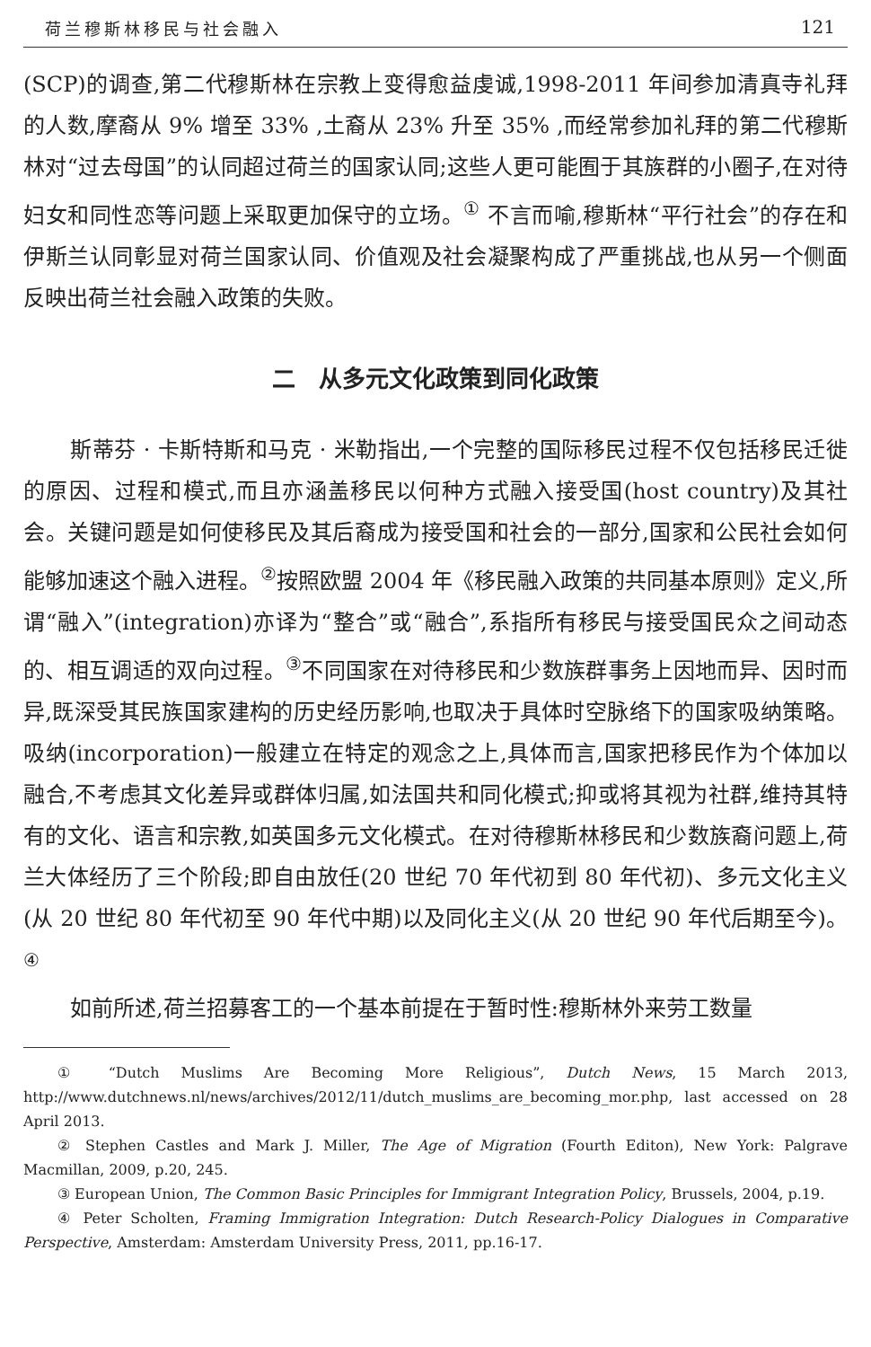荷兰穆斯林移民与社会融入 121
(SCP)的调查,第二代穆斯林在宗教上变得愈益虔诚,1998-2011 年间参加清真寺礼拜的人数,摩裔从 9% 增至 33% ,土裔从 23% 升至 35% ,而经常参加礼拜的第二代穆斯林对“过去母国”的认同超过荷兰的国家认同;这些人更可能囿于其族群的小圈子,在对待妇女和同性恋等问题上采取更加保守的立场。<sup>①</sup> 不言而喻,穆斯林“平行社会”的存在和伊斯兰认同彰显对荷兰国家认同、价值观及社会凝聚构成了严重挑战,也从另一个侧面反映出荷兰社会融入政策的失败。
二　从多元文化政策到同化政策
斯蒂芬 · 卡斯特斯和马克 · 米勒指出,一个完整的国际移民过程不仅包括移民迁徙的原因、过程和模式,而且亦涵盖移民以何种方式融入接受国(host country)及其社会。关键问题是如何使移民及其后裔成为接受国和社会的一部分,国家和公民社会如何能够加速这个融入进程。<sup>②</sup>按照欧盟 2004 年《移民融入政策的共同基本原则》定义,所谓“融入”(integration)亦译为“整合”或“融合”,系指所有移民与接受国民众之间动态的、相互调适的双向过程。<sup>③</sup>不同国家在对待移民和少数族群事务上因地而异、因时而异,既深受其民族国家建构的历史经历影响,也取决于具体时空脉络下的国家吸纳策略。吸纳(incorporation)一般建立在特定的观念之上,具体而言,国家把移民作为个体加以融合,不考虑其文化差异或群体归属,如法国共和同化模式;抑或将其视为社群,维持其特有的文化、语言和宗教,如英国多元文化模式。在对待穆斯林移民和少数族裔问题上,荷兰大体经历了三个阶段;即自由放任(20 世纪 70 年代初到 80 年代初)、多元文化主义(从 20 世纪 80 年代初至 90 年代中期)以及同化主义(从 20 世纪 90 年代后期至今)。<sup>④</sup>
如前所述,荷兰招募客工的一个基本前提在于暂时性:穆斯林外来劳工数量
① “Dutch Muslims Are Becoming More Religious”, Dutch News, 15 March 2013, http://www.dutchnews.nl/news/archives/2012/11/dutch_muslims_are_becoming_mor.php, last accessed on 28 April 2013.
② Stephen Castles and Mark J. Miller, The Age of Migration (Fourth Editon), New York: Palgrave Macmillan, 2009, p.20, 245.
③ European Union, The Common Basic Principles for Immigrant Integration Policy, Brussels, 2004, p.19.
④ Peter Scholten, Framing Immigration Integration: Dutch Research-Policy Dialogues in Comparative Perspective, Amsterdam: Amsterdam University Press, 2011, pp.16-17.